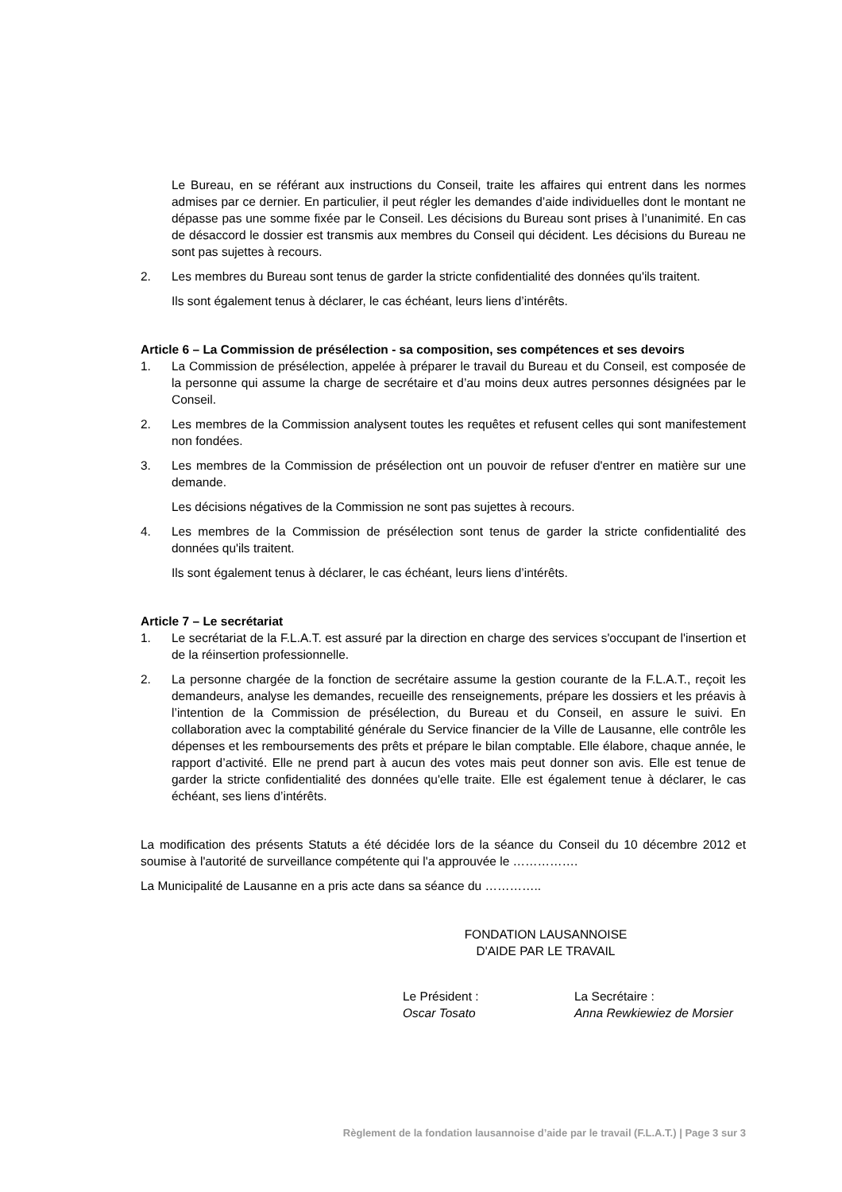Le Bureau, en se référant aux instructions du Conseil, traite les affaires qui entrent dans les normes admises par ce dernier. En particulier, il peut régler les demandes d’aide individuelles dont le montant ne dépasse pas une somme fixée par le Conseil. Les décisions du Bureau sont prises à l’unanimité. En cas de désaccord le dossier est transmis aux membres du Conseil qui décident. Les décisions du Bureau ne sont pas sujettes à recours.
2. Les membres du Bureau sont tenus de garder la stricte confidentialité des données qu'ils traitent.
Ils sont également tenus à déclarer, le cas échéant, leurs liens d’intérêts.
Article 6 – La Commission de présélection - sa composition, ses compétences et ses devoirs
1. La Commission de présélection, appelée à préparer le travail du Bureau et du Conseil, est composée de la personne qui assume la charge de secrétaire et d’au moins deux autres personnes désignées par le Conseil.
2. Les membres de la Commission analysent toutes les requêtes et refusent celles qui sont manifestement non fondées.
3. Les membres de la Commission de présélection ont un pouvoir de refuser d'entrer en matière sur une demande.
Les décisions négatives de la Commission ne sont pas sujettes à recours.
4. Les membres de la Commission de présélection sont tenus de garder la stricte confidentialité des données qu'ils traitent.
Ils sont également tenus à déclarer, le cas échéant, leurs liens d’intérêts.
Article 7 – Le secrétariat
1. Le secrétariat de la F.L.A.T. est assuré par la direction en charge des services s'occupant de l'insertion et de la réinsertion professionnelle.
2. La personne chargée de la fonction de secrétaire assume la gestion courante de la F.L.A.T., reçoit les demandeurs, analyse les demandes, recueille des renseignements, prépare les dossiers et les préavis à l’intention de la Commission de présélection, du Bureau et du Conseil, en assure le suivi. En collaboration avec la comptabilité générale du Service financier de la Ville de Lausanne, elle contrôle les dépenses et les remboursements des prêts et prépare le bilan comptable. Elle élabore, chaque année, le rapport d’activité. Elle ne prend part à aucun des votes mais peut donner son avis. Elle est tenue de garder la stricte confidentialité des données qu'elle traite. Elle est également tenue à déclarer, le cas échéant, ses liens d’intérêts.
La modification des présents Statuts a été décidée lors de la séance du Conseil du 10 décembre 2012 et soumise à l'autorité de surveillance compétente qui l'a approuvée le …………….
La Municipalité de Lausanne en a pris acte dans sa séance du …………..
FONDATION LAUSANNOISE
D'AIDE PAR LE TRAVAIL
Le Président :
Oscar Tosato
La Secrétaire :
Anna Rewkiewiez de Morsier
Règlement de la fondation lausannoise d’aide par le travail (F.L.A.T.) | Page 3 sur 3